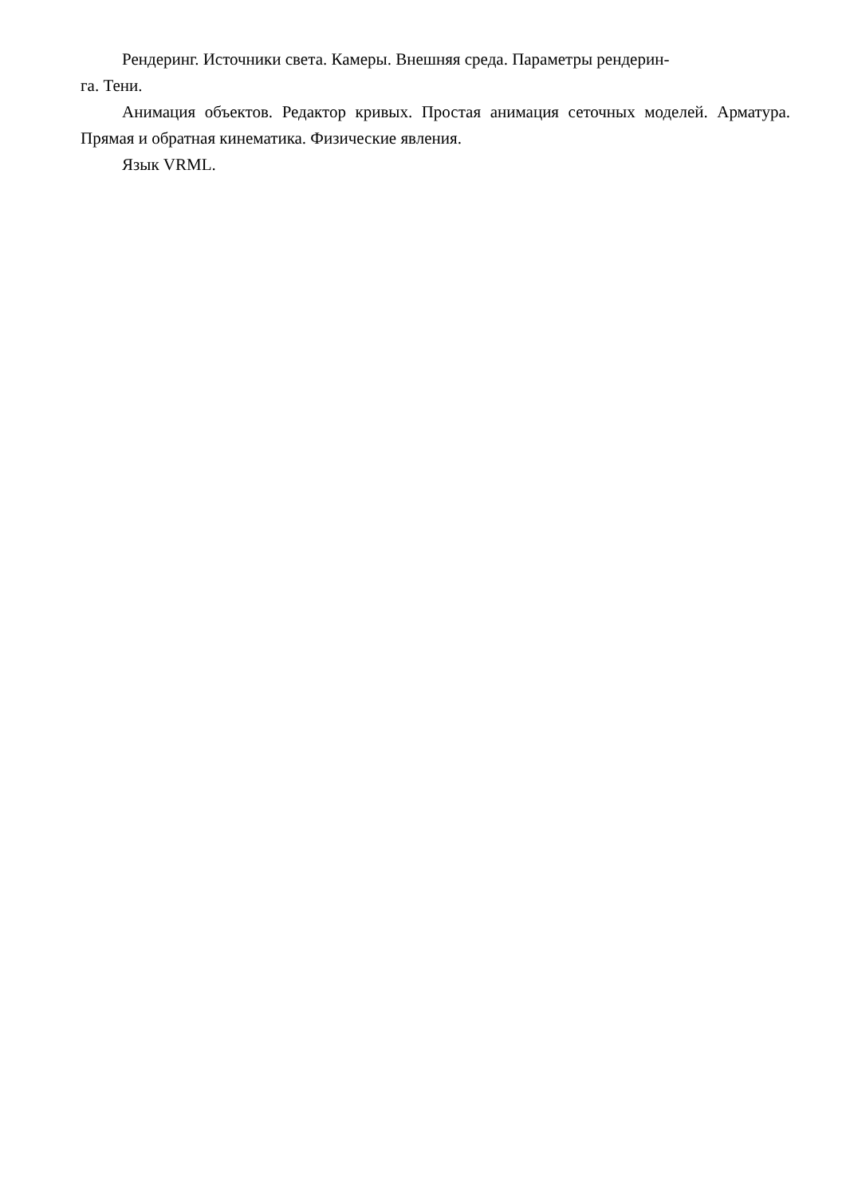Рендеринг. Источники света. Камеры. Внешняя среда. Параметры рендерин-
га. Тени.
Анимация объектов. Редактор кривых. Простая анимация сеточных моделей. Арматура. Прямая и обратная кинематика. Физические явления.
Язык VRML.